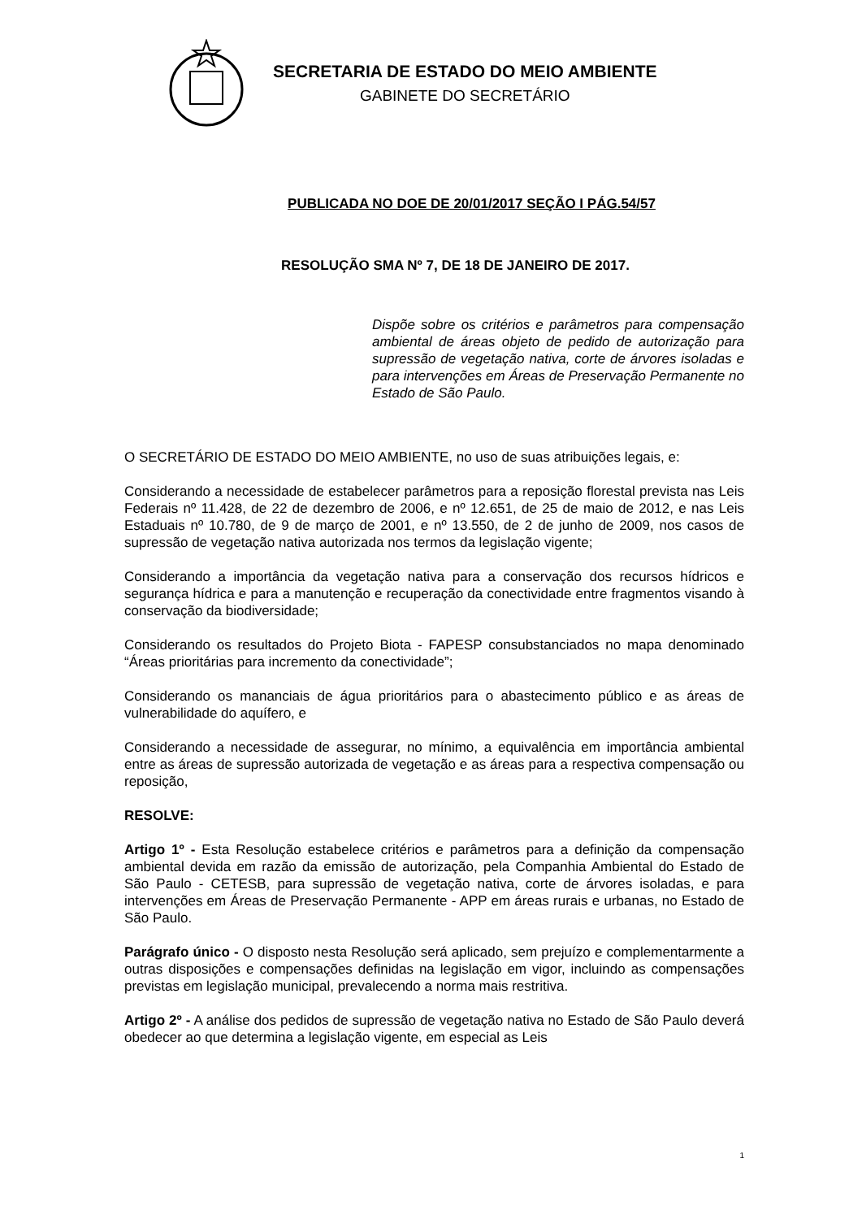SECRETARIA DE ESTADO DO MEIO AMBIENTE
GABINETE DO SECRETÁRIO
PUBLICADA NO DOE DE 20/01/2017 SEÇÃO I PÁG.54/57
RESOLUÇÃO SMA Nº 7, DE 18 DE JANEIRO DE 2017.
Dispõe sobre os critérios e parâmetros para compensação ambiental de áreas objeto de pedido de autorização para supressão de vegetação nativa, corte de árvores isoladas e para intervenções em Áreas de Preservação Permanente no Estado de São Paulo.
O SECRETÁRIO DE ESTADO DO MEIO AMBIENTE, no uso de suas atribuições legais, e:
Considerando a necessidade de estabelecer parâmetros para a reposição florestal prevista nas Leis Federais nº 11.428, de 22 de dezembro de 2006, e nº 12.651, de 25 de maio de 2012, e nas Leis Estaduais nº 10.780, de 9 de março de 2001, e nº 13.550, de 2 de junho de 2009, nos casos de supressão de vegetação nativa autorizada nos termos da legislação vigente;
Considerando a importância da vegetação nativa para a conservação dos recursos hídricos e segurança hídrica e para a manutenção e recuperação da conectividade entre fragmentos visando à conservação da biodiversidade;
Considerando os resultados do Projeto Biota - FAPESP consubstanciados no mapa denominado “Áreas prioritárias para incremento da conectividade”;
Considerando os mananciais de água prioritários para o abastecimento público e as áreas de vulnerabilidade do aquífero, e
Considerando a necessidade de assegurar, no mínimo, a equivalência em importância ambiental entre as áreas de supressão autorizada de vegetação e as áreas para a respectiva compensação ou reposição,
RESOLVE:
Artigo 1º - Esta Resolução estabelece critérios e parâmetros para a definição da compensação ambiental devida em razão da emissão de autorização, pela Companhia Ambiental do Estado de São Paulo - CETESB, para supressão de vegetação nativa, corte de árvores isoladas, e para intervenções em Áreas de Preservação Permanente - APP em áreas rurais e urbanas, no Estado de São Paulo.
Parágrafo único - O disposto nesta Resolução será aplicado, sem prejuízo e complementarmente a outras disposições e compensações definidas na legislação em vigor, incluindo as compensações previstas em legislação municipal, prevalecendo a norma mais restritiva.
Artigo 2º - A análise dos pedidos de supressão de vegetação nativa no Estado de São Paulo deverá obedecer ao que determina a legislação vigente, em especial as Leis
1